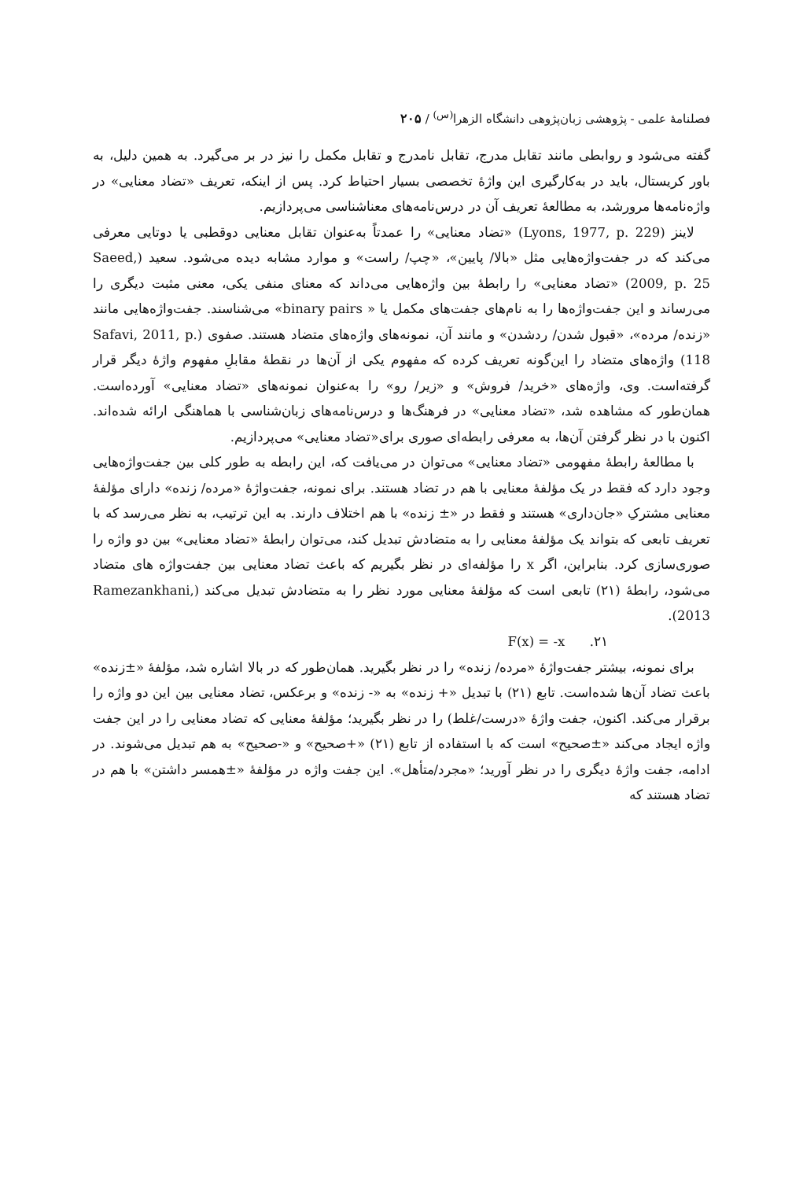فصلنامهٔ علمی - پژوهشی زبان‌پژوهی دانشگاه الزهرا<sup>(س)</sup> / ۲۰۵
گفته می‌شود و روابطی مانند تقابل مدرج، تقابل نامدرج و تقابل مکمل را نیز در بر می‌گیرد. به همین دلیل، به باور کریستال، باید در به‌کارگیری این واژهٔ تخصصی بسیار احتیاط کرد. پس از اینکه، تعریف «تضاد معنایی» در واژه‌نامه‌ها مرورشد، به مطالعهٔ تعریف آن در درس‌نامه‌های معناشناسی می‌پردازیم.
لاینز (Lyons, 1977, p. 229) «تضاد معنایی» را عمدتاً به‌عنوان تقابل معنایی دوقطبی یا دوتایی معرفی می‌کند که در جفت‌واژه‌هایی مثل «بالا/ پایین»، «چپ/ راست» و موارد مشابه دیده می‌شود. سعید (Saeed, 2009, p. 25) «تضاد معنایی» را رابطهٔ بین واژه‌هایی می‌داند که معنای منفی یکی، معنی مثبت دیگری را می‌رساند و این جفت‌واژه‌ها را به نام‌های جفت‌های مکمل یا « binary pairs» می‌شناسند. جفت‌واژه‌هایی مانند «زنده/ مرده»، «قبول شدن/ ردشدن» و مانند آن، نمونه‌های واژه‌های متضاد هستند. صفوی (Safavi, 2011, p. 118) واژه‌های متضاد را این‌گونه تعریف کرده که مفهوم یکی از آن‌ها در نقطهٔ مقابلِ مفهوم واژهٔ دیگر قرار گرفته‌است. وی، واژه‌های «خرید/ فروش» و «زیر/ رو» را به‌عنوان نمونه‌های «تضاد معنایی» آورده‌است. همان‌طور که مشاهده شد، «تضاد معنایی» در فرهنگ‌ها و درس‌نامه‌های زبان‌شناسی با هماهنگی ارائه شده‌اند. اکنون با در نظر گرفتن آن‌ها، به معرفی رابطه‌ای صوری برای«تضاد معنایی» می‌پردازیم.
با مطالعهٔ رابطهٔ مفهومی «تضاد معنایی» می‌توان در می‌یافت که، این رابطه به طور کلی بین جفت‌واژه‌هایی وجود دارد که فقط در یک مؤلفهٔ معنایی با هم در تضاد هستند. برای نمونه، جفت‌واژهٔ «مرده/ زنده» دارای مؤلفهٔ معنایی مشترکِ «جان‌داری» هستند و فقط در «± زنده» با هم اختلاف دارند. به این ترتیب، به نظر می‌رسد که با تعریف تابعی که بتواند یک مؤلفهٔ معنایی را به متضادش تبدیل کند، می‌توان رابطهٔ «تضاد معنایی» بین دو واژه را صوری‌سازی کرد. بنابراین، اگر x را مؤلفه‌ای در نظر بگیریم که باعث تضاد معنایی بین جفت‌واژه های متضاد می‌شود، رابطهٔ (۲۱) تابعی است که مؤلفهٔ معنایی مورد نظر را به متضادش تبدیل می‌کند (Ramezankhani, 2013).
F(x) = -x .۲۱
برای نمونه، بیشتر جفت‌واژهٔ «مرده/ زنده» را در نظر بگیرید. همان‌طور که در بالا اشاره شد، مؤلفهٔ «±زنده» باعث تضاد آن‌ها شده‌است. تابع (۲۱) با تبدیل «+ زنده» به «- زنده» و برعکس، تضاد معنایی بین این دو واژه را برقرار می‌کند. اکنون، جفت واژهٔ «درست/غلط) را در نظر بگیرید؛ مؤلفهٔ معنایی که تضاد معنایی را در این جفت واژه ایجاد می‌کند «±صحیح» است که با استفاده از تابع (۲۱) «+صحیح» و «-صحیح» به هم تبدیل می‌شوند. در ادامه، جفت واژهٔ دیگری را در نظر آورید؛ «مجرد/متأهل». این جفت واژه در مؤلفهٔ «±همسر داشتن» با هم در تضاد هستند که